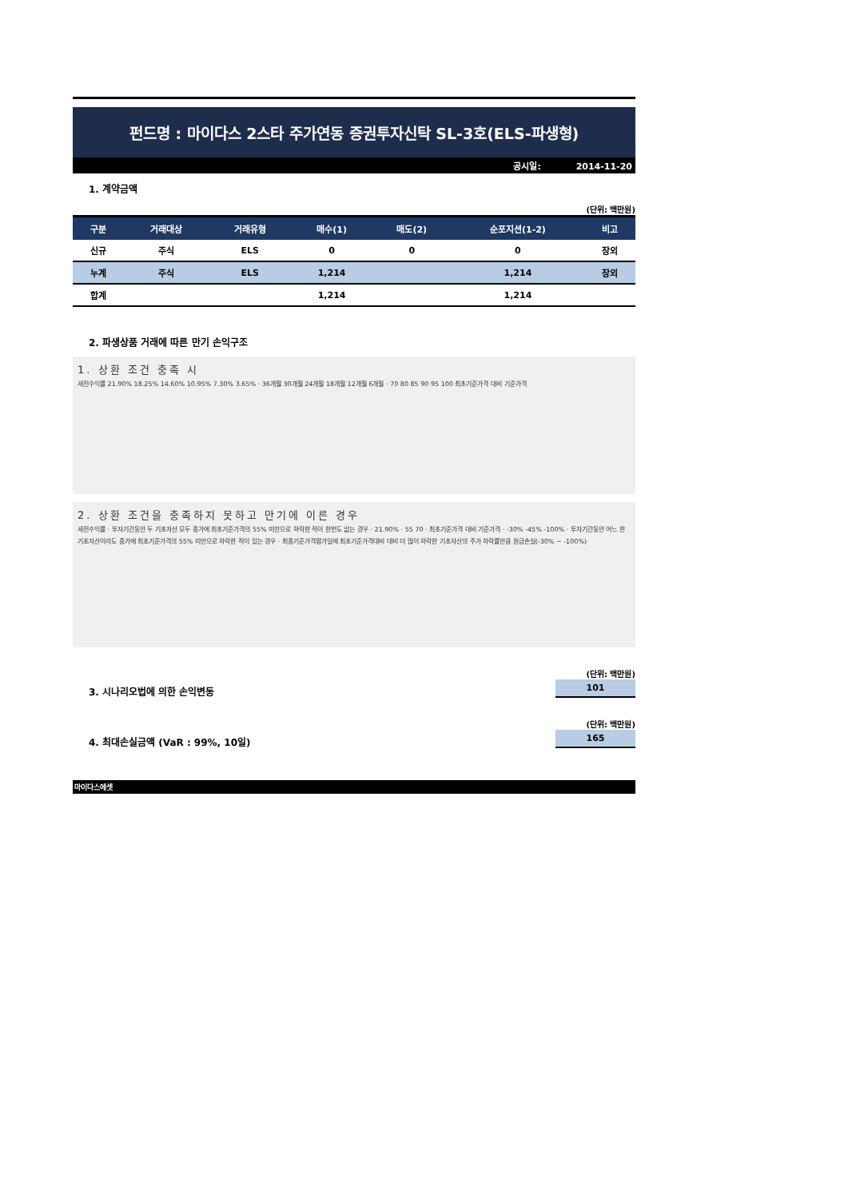펀드명 : 마이다스 2스타 주가연동 증권투자신탁 SL-3호(ELS-파생형)
공시일: 2014-11-20
1. 계약금액
(단위: 백만원)
| 구분 | 거래대상 | 거래유형 | 매수(1) | 매도(2) | 순포지션(1-2) | 비고 |
| --- | --- | --- | --- | --- | --- | --- |
| 신규 | 주식 | ELS | 0 | 0 | 0 | 장외 |
| 누계 | 주식 | ELS | 1,214 | | 1,214 | 장외 |
| 합계 | | | 1,214 | | 1,214 | |
2. 파생상품 거래에 따른 만기 손익구조
1. 상환 조건 충족 시
세전수익률 21.90% 18.25% 14.60% 10.95% 7.30% 3.65% · 36개월 30개월 24개월 18개월 12개월 6개월 · 70 80 85 90 95 100 최초기준가격 대비 기준가격
2. 상환 조건을 충족하지 못하고 만기에 이른 경우
세전수익률 · 투자기간동안 두 기초자산 모두 종가에 최초기준가격의 55% 미만으로 하락한 적이 한번도 없는 경우 · 21.90% · 55 70 · 최초기준가격 대비 기준가격 · -30% -45% -100% · 투자기간동안 어느 한 기초자산이라도 종가에 최초기준가격의 55% 미만으로 하락한 적이 있는 경우 · 최종기준가격평가일에 최초기준가격대비 대비 더 많이 하락한 기초자산의 주가 하락률만큼 원금손실(-30% ~ -100%)
3. 시나리오법에 의한 손익변동
(단위: 백만원)
101
4. 최대손실금액 (VaR : 99%, 10일)
(단위: 백만원)
165
마이다스에셋